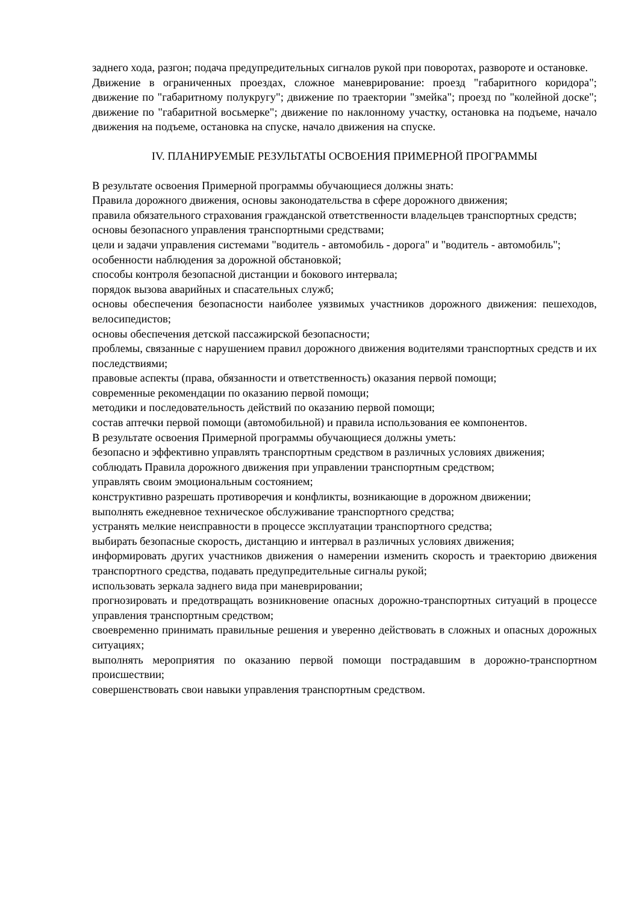заднего хода, разгон; подача предупредительных сигналов рукой при поворотах, развороте и остановке.
Движение в ограниченных проездах, сложное маневрирование: проезд "габаритного коридора"; движение по "габаритному полукругу"; движение по траектории "змейка"; проезд по "колейной доске"; движение по "габаритной восьмерке"; движение по наклонному участку, остановка на подъеме, начало движения на подъеме, остановка на спуске, начало движения на спуске.
IV. ПЛАНИРУЕМЫЕ РЕЗУЛЬТАТЫ ОСВОЕНИЯ ПРИМЕРНОЙ ПРОГРАММЫ
В результате освоения Примерной программы обучающиеся должны знать:
Правила дорожного движения, основы законодательства в сфере дорожного движения;
правила обязательного страхования гражданской ответственности владельцев транспортных средств;
основы безопасного управления транспортными средствами;
цели и задачи управления системами "водитель - автомобиль - дорога" и "водитель - автомобиль";
особенности наблюдения за дорожной обстановкой;
способы контроля безопасной дистанции и бокового интервала;
порядок вызова аварийных и спасательных служб;
основы обеспечения безопасности наиболее уязвимых участников дорожного движения: пешеходов, велосипедистов;
основы обеспечения детской пассажирской безопасности;
проблемы, связанные с нарушением правил дорожного движения водителями транспортных средств и их последствиями;
правовые аспекты (права, обязанности и ответственность) оказания первой помощи;
современные рекомендации по оказанию первой помощи;
методики и последовательность действий по оказанию первой помощи;
состав аптечки первой помощи (автомобильной) и правила использования ее компонентов.
В результате освоения Примерной программы обучающиеся должны уметь:
безопасно и эффективно управлять транспортным средством в различных условиях движения;
соблюдать Правила дорожного движения при управлении транспортным средством;
управлять своим эмоциональным состоянием;
конструктивно разрешать противоречия и конфликты, возникающие в дорожном движении;
выполнять ежедневное техническое обслуживание транспортного средства;
устранять мелкие неисправности в процессе эксплуатации транспортного средства;
выбирать безопасные скорость, дистанцию и интервал в различных условиях движения;
информировать других участников движения о намерении изменить скорость и траекторию движения транспортного средства, подавать предупредительные сигналы рукой;
использовать зеркала заднего вида при маневрировании;
прогнозировать и предотвращать возникновение опасных дорожно-транспортных ситуаций в процессе управления транспортным средством;
своевременно принимать правильные решения и уверенно действовать в сложных и опасных дорожных ситуациях;
выполнять мероприятия по оказанию первой помощи пострадавшим в дорожно-транспортном происшествии;
совершенствовать свои навыки управления транспортным средством.